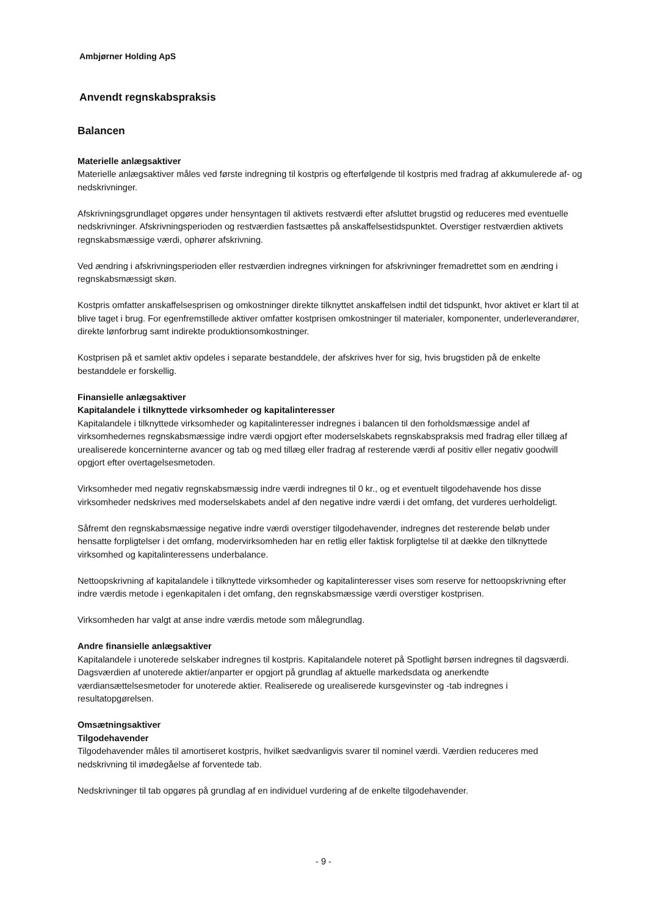Ambjørner Holding ApS
Anvendt regnskabspraksis
Balancen
Materielle anlægsaktiver
Materielle anlægsaktiver måles ved første indregning til kostpris og efterfølgende til kostpris med fradrag af akkumulerede af- og nedskrivninger.
Afskrivningsgrundlaget opgøres under hensyntagen til aktivets restværdi efter afsluttet brugstid og reduceres med eventuelle nedskrivninger. Afskrivningsperioden og restværdien fastsættes på anskaffelsestidspunktet. Overstiger restværdien aktivets regnskabsmæssige værdi, ophører afskrivning.
Ved ændring i afskrivningsperioden eller restværdien indregnes virkningen for afskrivninger fremadrettet som en ændring i regnskabsmæssigt skøn.
Kostpris omfatter anskaffelsesprisen og omkostninger direkte tilknyttet anskaffelsen indtil det tidspunkt, hvor aktivet er klart til at blive taget i brug. For egenfremstillede aktiver omfatter kostprisen omkostninger til materialer, komponenter, underleverandører, direkte lønforbrug samt indirekte produktionsomkostninger.
Kostprisen på et samlet aktiv opdeles i separate bestanddele, der afskrives hver for sig, hvis brugstiden på de enkelte bestanddele er forskellig.
Finansielle anlægsaktiver
Kapitalandele i tilknyttede virksomheder og kapitalinteresser
Kapitalandele i tilknyttede virksomheder og kapitalinteresser indregnes i balancen til den forholdsmæssige andel af virksomhedernes regnskabsmæssige indre værdi opgjort efter moderselskabets regnskabspraksis med fradrag eller tillæg af urealiserede koncerninterne avancer og tab og med tillæg eller fradrag af resterende værdi af positiv eller negativ goodwill opgjort efter overtagelsesmetoden.
Virksomheder med negativ regnskabsmæssig indre værdi indregnes til 0 kr., og et eventuelt tilgodehavende hos disse virksomheder nedskrives med moderselskabets andel af den negative indre værdi i det omfang, det vurderes uerholdeligt.
Såfremt den regnskabsmæssige negative indre værdi overstiger tilgodehavender, indregnes det resterende beløb under hensatte forpligtelser i det omfang, modervirksomheden har en retlig eller faktisk forpligtelse til at dække den tilknyttede virksomhed og kapitalinteressens underbalance.
Nettoopskrivning af kapitalandele i tilknyttede virksomheder og kapitalinteresser vises som reserve for nettoopskrivning efter indre værdis metode i egenkapitalen i det omfang, den regnskabsmæssige værdi overstiger kostprisen.
Virksomheden har valgt at anse indre værdis metode som målegrundlag.
Andre finansielle anlægsaktiver
Kapitalandele i unoterede selskaber indregnes til kostpris. Kapitalandele noteret på Spotlight børsen indregnes til dagsværdi. Dagsværdien af unoterede aktier/anparter er opgjort på grundlag af aktuelle markedsdata og anerkendte værdiansættelsesmetoder for unoterede aktier. Realiserede og urealiserede kursgevinster og -tab indregnes i resultatopgørelsen.
Omsætningsaktiver
Tilgodehavender
Tilgodehavender måles til amortiseret kostpris, hvilket sædvanligvis svarer til nominel værdi. Værdien reduceres med nedskrivning til imødegåelse af forventede tab.
Nedskrivninger til tab opgøres på grundlag af en individuel vurdering af de enkelte tilgodehavender.
- 9 -